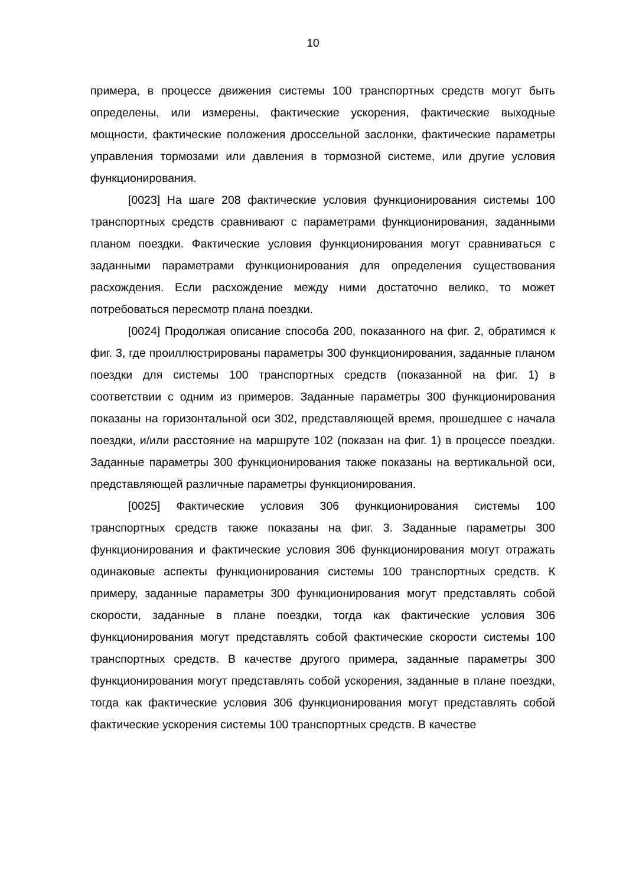10
примера, в процессе движения системы 100 транспортных средств могут быть определены, или измерены, фактические ускорения, фактические выходные мощности, фактические положения дроссельной заслонки, фактические параметры управления тормозами или давления в тормозной системе, или другие условия функционирования.
[0023] На шаге 208 фактические условия функционирования системы 100 транспортных средств сравнивают с параметрами функционирования, заданными планом поездки. Фактические условия функционирования могут сравниваться с заданными параметрами функционирования для определения существования расхождения. Если расхождение между ними достаточно велико, то может потребоваться пересмотр плана поездки.
[0024] Продолжая описание способа 200, показанного на фиг. 2, обратимся к фиг. 3, где проиллюстрированы параметры 300 функционирования, заданные планом поездки для системы 100 транспортных средств (показанной на фиг. 1) в соответствии с одним из примеров. Заданные параметры 300 функционирования показаны на горизонтальной оси 302, представляющей время, прошедшее с начала поездки, и/или расстояние на маршруте 102 (показан на фиг. 1) в процессе поездки. Заданные параметры 300 функционирования также показаны на вертикальной оси, представляющей различные параметры функционирования.
[0025] Фактические условия 306 функционирования системы 100 транспортных средств также показаны на фиг. 3. Заданные параметры 300 функционирования и фактические условия 306 функционирования могут отражать одинаковые аспекты функционирования системы 100 транспортных средств. К примеру, заданные параметры 300 функционирования могут представлять собой скорости, заданные в плане поездки, тогда как фактические условия 306 функционирования могут представлять собой фактические скорости системы 100 транспортных средств. В качестве другого примера, заданные параметры 300 функционирования могут представлять собой ускорения, заданные в плане поездки, тогда как фактические условия 306 функционирования могут представлять собой фактические ускорения системы 100 транспортных средств. В качестве